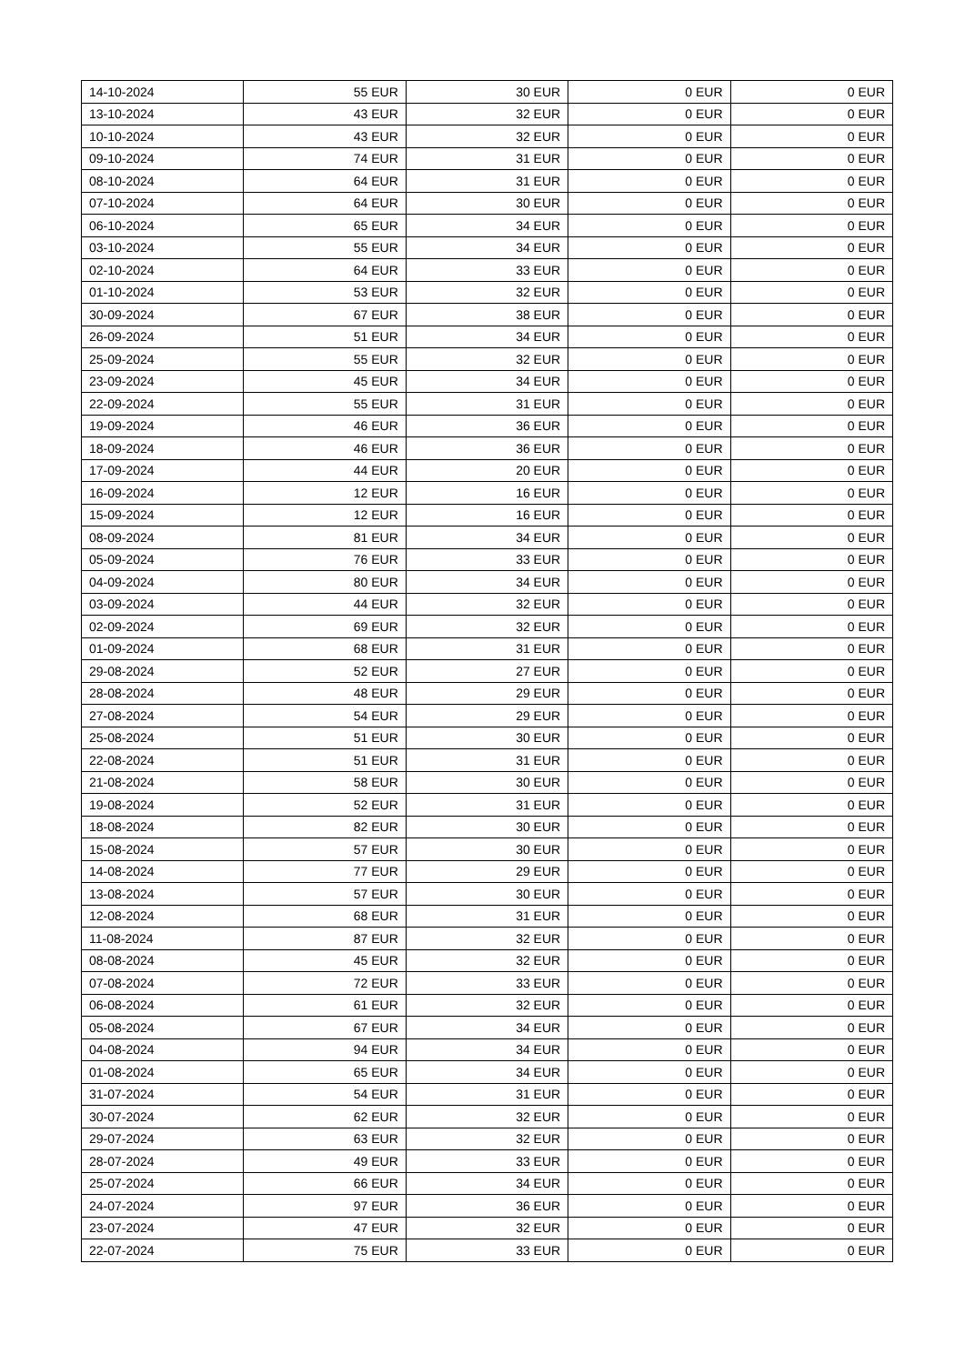| 14-10-2024 | 55 EUR | 30 EUR | 0 EUR | 0 EUR |
| 13-10-2024 | 43 EUR | 32 EUR | 0 EUR | 0 EUR |
| 10-10-2024 | 43 EUR | 32 EUR | 0 EUR | 0 EUR |
| 09-10-2024 | 74 EUR | 31 EUR | 0 EUR | 0 EUR |
| 08-10-2024 | 64 EUR | 31 EUR | 0 EUR | 0 EUR |
| 07-10-2024 | 64 EUR | 30 EUR | 0 EUR | 0 EUR |
| 06-10-2024 | 65 EUR | 34 EUR | 0 EUR | 0 EUR |
| 03-10-2024 | 55 EUR | 34 EUR | 0 EUR | 0 EUR |
| 02-10-2024 | 64 EUR | 33 EUR | 0 EUR | 0 EUR |
| 01-10-2024 | 53 EUR | 32 EUR | 0 EUR | 0 EUR |
| 30-09-2024 | 67 EUR | 38 EUR | 0 EUR | 0 EUR |
| 26-09-2024 | 51 EUR | 34 EUR | 0 EUR | 0 EUR |
| 25-09-2024 | 55 EUR | 32 EUR | 0 EUR | 0 EUR |
| 23-09-2024 | 45 EUR | 34 EUR | 0 EUR | 0 EUR |
| 22-09-2024 | 55 EUR | 31 EUR | 0 EUR | 0 EUR |
| 19-09-2024 | 46 EUR | 36 EUR | 0 EUR | 0 EUR |
| 18-09-2024 | 46 EUR | 36 EUR | 0 EUR | 0 EUR |
| 17-09-2024 | 44 EUR | 20 EUR | 0 EUR | 0 EUR |
| 16-09-2024 | 12 EUR | 16 EUR | 0 EUR | 0 EUR |
| 15-09-2024 | 12 EUR | 16 EUR | 0 EUR | 0 EUR |
| 08-09-2024 | 81 EUR | 34 EUR | 0 EUR | 0 EUR |
| 05-09-2024 | 76 EUR | 33 EUR | 0 EUR | 0 EUR |
| 04-09-2024 | 80 EUR | 34 EUR | 0 EUR | 0 EUR |
| 03-09-2024 | 44 EUR | 32 EUR | 0 EUR | 0 EUR |
| 02-09-2024 | 69 EUR | 32 EUR | 0 EUR | 0 EUR |
| 01-09-2024 | 68 EUR | 31 EUR | 0 EUR | 0 EUR |
| 29-08-2024 | 52 EUR | 27 EUR | 0 EUR | 0 EUR |
| 28-08-2024 | 48 EUR | 29 EUR | 0 EUR | 0 EUR |
| 27-08-2024 | 54 EUR | 29 EUR | 0 EUR | 0 EUR |
| 25-08-2024 | 51 EUR | 30 EUR | 0 EUR | 0 EUR |
| 22-08-2024 | 51 EUR | 31 EUR | 0 EUR | 0 EUR |
| 21-08-2024 | 58 EUR | 30 EUR | 0 EUR | 0 EUR |
| 19-08-2024 | 52 EUR | 31 EUR | 0 EUR | 0 EUR |
| 18-08-2024 | 82 EUR | 30 EUR | 0 EUR | 0 EUR |
| 15-08-2024 | 57 EUR | 30 EUR | 0 EUR | 0 EUR |
| 14-08-2024 | 77 EUR | 29 EUR | 0 EUR | 0 EUR |
| 13-08-2024 | 57 EUR | 30 EUR | 0 EUR | 0 EUR |
| 12-08-2024 | 68 EUR | 31 EUR | 0 EUR | 0 EUR |
| 11-08-2024 | 87 EUR | 32 EUR | 0 EUR | 0 EUR |
| 08-08-2024 | 45 EUR | 32 EUR | 0 EUR | 0 EUR |
| 07-08-2024 | 72 EUR | 33 EUR | 0 EUR | 0 EUR |
| 06-08-2024 | 61 EUR | 32 EUR | 0 EUR | 0 EUR |
| 05-08-2024 | 67 EUR | 34 EUR | 0 EUR | 0 EUR |
| 04-08-2024 | 94 EUR | 34 EUR | 0 EUR | 0 EUR |
| 01-08-2024 | 65 EUR | 34 EUR | 0 EUR | 0 EUR |
| 31-07-2024 | 54 EUR | 31 EUR | 0 EUR | 0 EUR |
| 30-07-2024 | 62 EUR | 32 EUR | 0 EUR | 0 EUR |
| 29-07-2024 | 63 EUR | 32 EUR | 0 EUR | 0 EUR |
| 28-07-2024 | 49 EUR | 33 EUR | 0 EUR | 0 EUR |
| 25-07-2024 | 66 EUR | 34 EUR | 0 EUR | 0 EUR |
| 24-07-2024 | 97 EUR | 36 EUR | 0 EUR | 0 EUR |
| 23-07-2024 | 47 EUR | 32 EUR | 0 EUR | 0 EUR |
| 22-07-2024 | 75 EUR | 33 EUR | 0 EUR | 0 EUR |